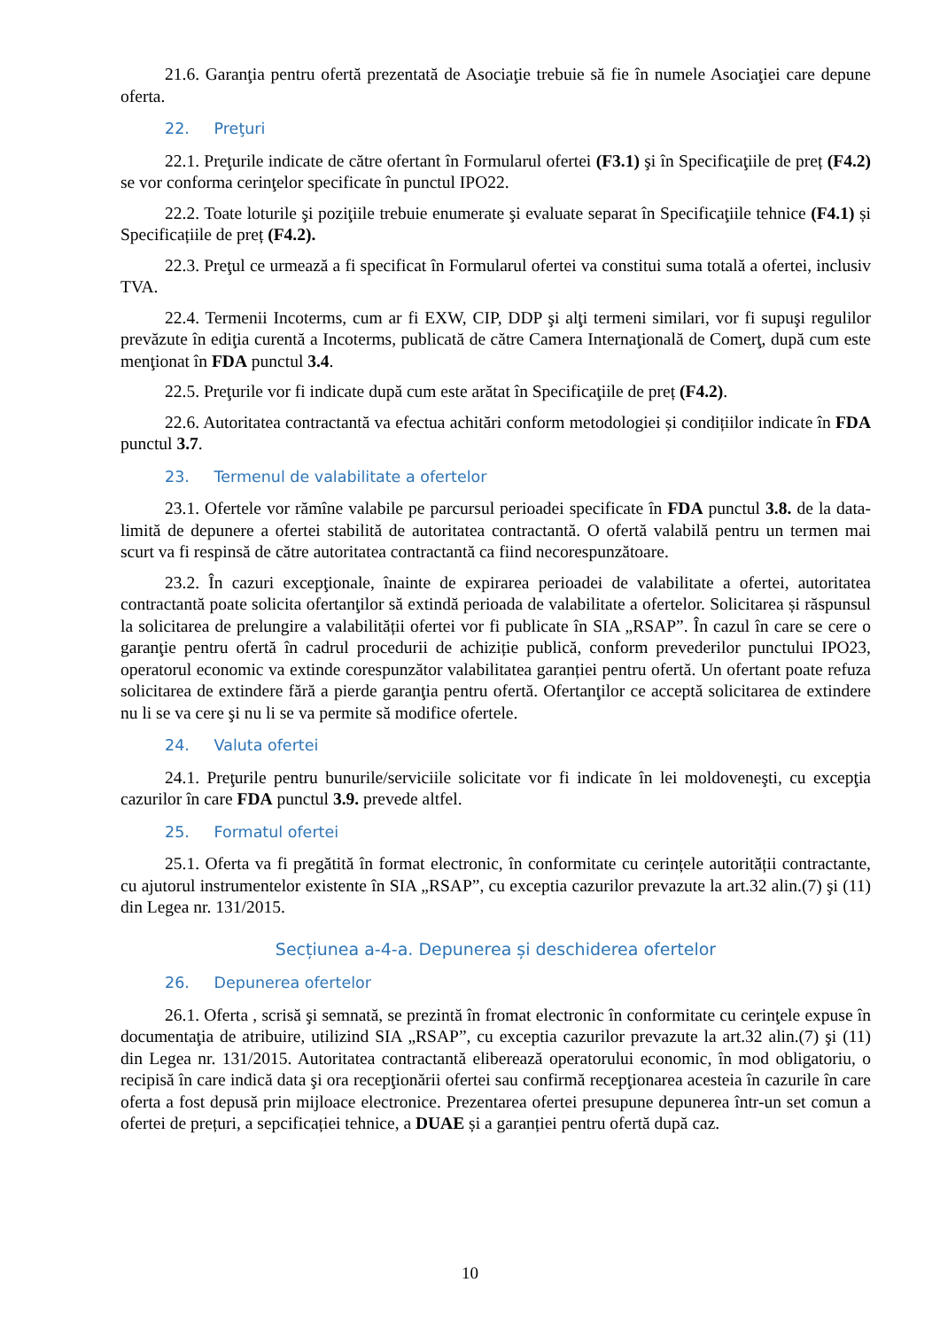21.6. Garanţia pentru ofertă prezentată de Asociaţie trebuie să fie în numele Asociaţiei care depune oferta.
22. Preţuri
22.1. Preţurile indicate de către ofertant în Formularul ofertei (F3.1) şi în Specificaţiile de preț (F4.2) se vor conforma cerinţelor specificate în punctul IPO22.
22.2. Toate loturile şi poziţiile trebuie enumerate şi evaluate separat în Specificaţiile tehnice (F4.1) și Specificațiile de preț (F4.2).
22.3. Preţul ce urmează a fi specificat în Formularul ofertei va constitui suma totală a ofertei, inclusiv TVA.
22.4. Termenii Incoterms, cum ar fi EXW, CIP, DDP şi alţi termeni similari, vor fi supuşi regulilor prevăzute în ediţia curentă a Incoterms, publicată de către Camera Internaţională de Comerţ, după cum este menţionat în FDA punctul 3.4.
22.5. Preţurile vor fi indicate după cum este arătat în Specificaţiile de preț (F4.2).
22.6. Autoritatea contractantă va efectua achitări conform metodologiei și condițiilor indicate în FDA punctul 3.7.
23. Termenul de valabilitate a ofertelor
23.1. Ofertele vor rămîne valabile pe parcursul perioadei specificate în FDA punctul 3.8. de la data-limită de depunere a ofertei stabilită de autoritatea contractantă. O ofertă valabilă pentru un termen mai scurt va fi respinsă de către autoritatea contractantă ca fiind necorespunzătoare.
23.2. În cazuri excepţionale, înainte de expirarea perioadei de valabilitate a ofertei, autoritatea contractantă poate solicita ofertanţilor să extindă perioada de valabilitate a ofertelor. Solicitarea și răspunsul la solicitarea de prelungire a valabilității ofertei vor fi publicate în SIA „RSAP”. În cazul în care se cere o garanţie pentru ofertă în cadrul procedurii de achiziție publică, conform prevederilor punctului IPO23, operatorul economic va extinde corespunzător valabilitatea garanției pentru ofertă. Un ofertant poate refuza solicitarea de extindere fără a pierde garanţia pentru ofertă. Ofertanţilor ce acceptă solicitarea de extindere nu li se va cere şi nu li se va permite să modifice ofertele.
24. Valuta ofertei
24.1. Preţurile pentru bunurile/serviciile solicitate vor fi indicate în lei moldoveneşti, cu excepţia cazurilor în care FDA punctul 3.9. prevede altfel.
25. Formatul ofertei
25.1. Oferta va fi pregătită în format electronic, în conformitate cu cerințele autorității contractante, cu ajutorul instrumentelor existente în SIA „RSAP”, cu exceptia cazurilor prevazute la art.32 alin.(7) şi (11) din Legea nr. 131/2015.
Secțiunea a-4-a. Depunerea și deschiderea ofertelor
26. Depunerea ofertelor
26.1. Oferta , scrisă şi semnată, se prezintă în fromat electronic în conformitate cu cerinţele expuse în documentaţia de atribuire, utilizind SIA „RSAP”, cu exceptia cazurilor prevazute la art.32 alin.(7) şi (11) din Legea nr. 131/2015. Autoritatea contractantă eliberează operatorului economic, în mod obligatoriu, o recipisă în care indică data şi ora recepţionării ofertei sau confirmă recepţionarea acesteia în cazurile în care oferta a fost depusă prin mijloace electronice. Prezentarea ofertei presupune depunerea într-un set comun a ofertei de prețuri, a sepcificației tehnice, a DUAE și a garanției pentru ofertă după caz.
10